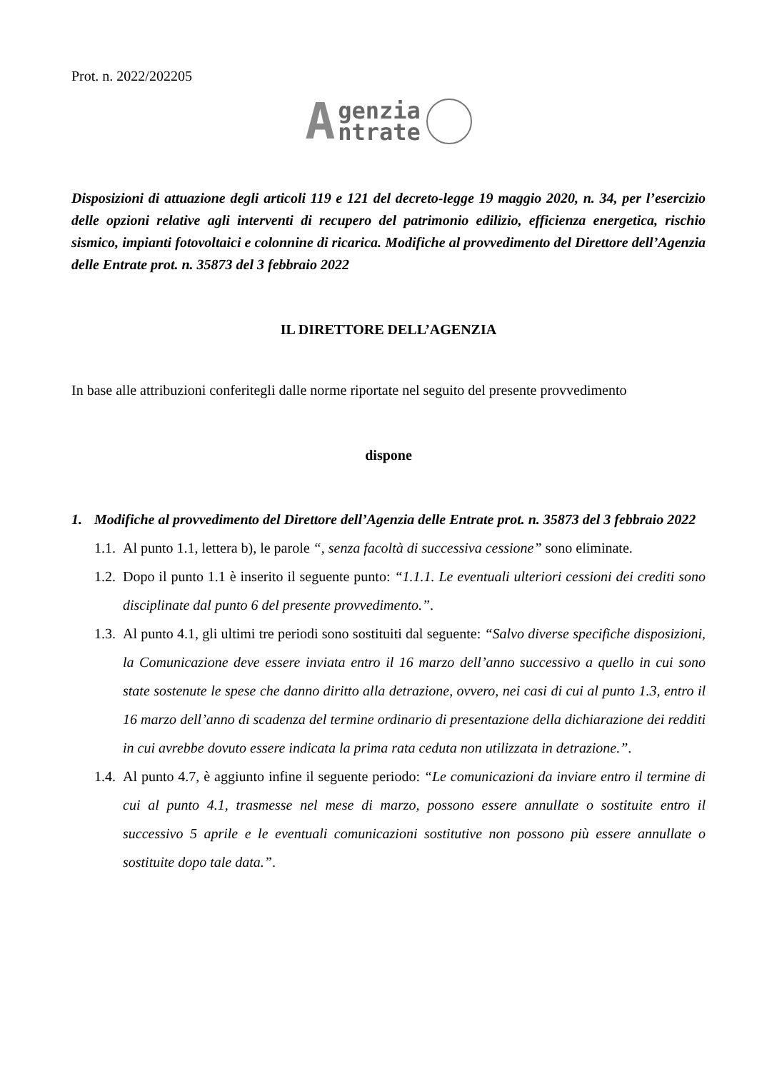Prot. n. 2022/202205
Agenzia
ntrate
Disposizioni di attuazione degli articoli 119 e 121 del decreto-legge 19 maggio 2020, n. 34, per l’esercizio delle opzioni relative agli interventi di recupero del patrimonio edilizio, efficienza energetica, rischio sismico, impianti fotovoltaici e colonnine di ricarica. Modifiche al provvedimento del Direttore dell’Agenzia delle Entrate prot. n. 35873 del 3 febbraio 2022
IL DIRETTORE DELL’AGENZIA
In base alle attribuzioni conferitegli dalle norme riportate nel seguito del presente provvedimento
dispone
1. Modifiche al provvedimento del Direttore dell’Agenzia delle Entrate prot. n. 35873 del 3 febbraio 2022
1.1. Al punto 1.1, lettera b), le parole “, senza facoltà di successiva cessione” sono eliminate.
1.2. Dopo il punto 1.1 è inserito il seguente punto: “1.1.1. Le eventuali ulteriori cessioni dei crediti sono disciplinate dal punto 6 del presente provvedimento.”.
1.3. Al punto 4.1, gli ultimi tre periodi sono sostituiti dal seguente: “Salvo diverse specifiche disposizioni, la Comunicazione deve essere inviata entro il 16 marzo dell’anno successivo a quello in cui sono state sostenute le spese che danno diritto alla detrazione, ovvero, nei casi di cui al punto 1.3, entro il 16 marzo dell’anno di scadenza del termine ordinario di presentazione della dichiarazione dei redditi in cui avrebbe dovuto essere indicata la prima rata ceduta non utilizzata in detrazione.”.
1.4. Al punto 4.7, è aggiunto infine il seguente periodo: “Le comunicazioni da inviare entro il termine di cui al punto 4.1, trasmesse nel mese di marzo, possono essere annullate o sostituite entro il successivo 5 aprile e le eventuali comunicazioni sostitutive non possono più essere annullate o sostituite dopo tale data.”.